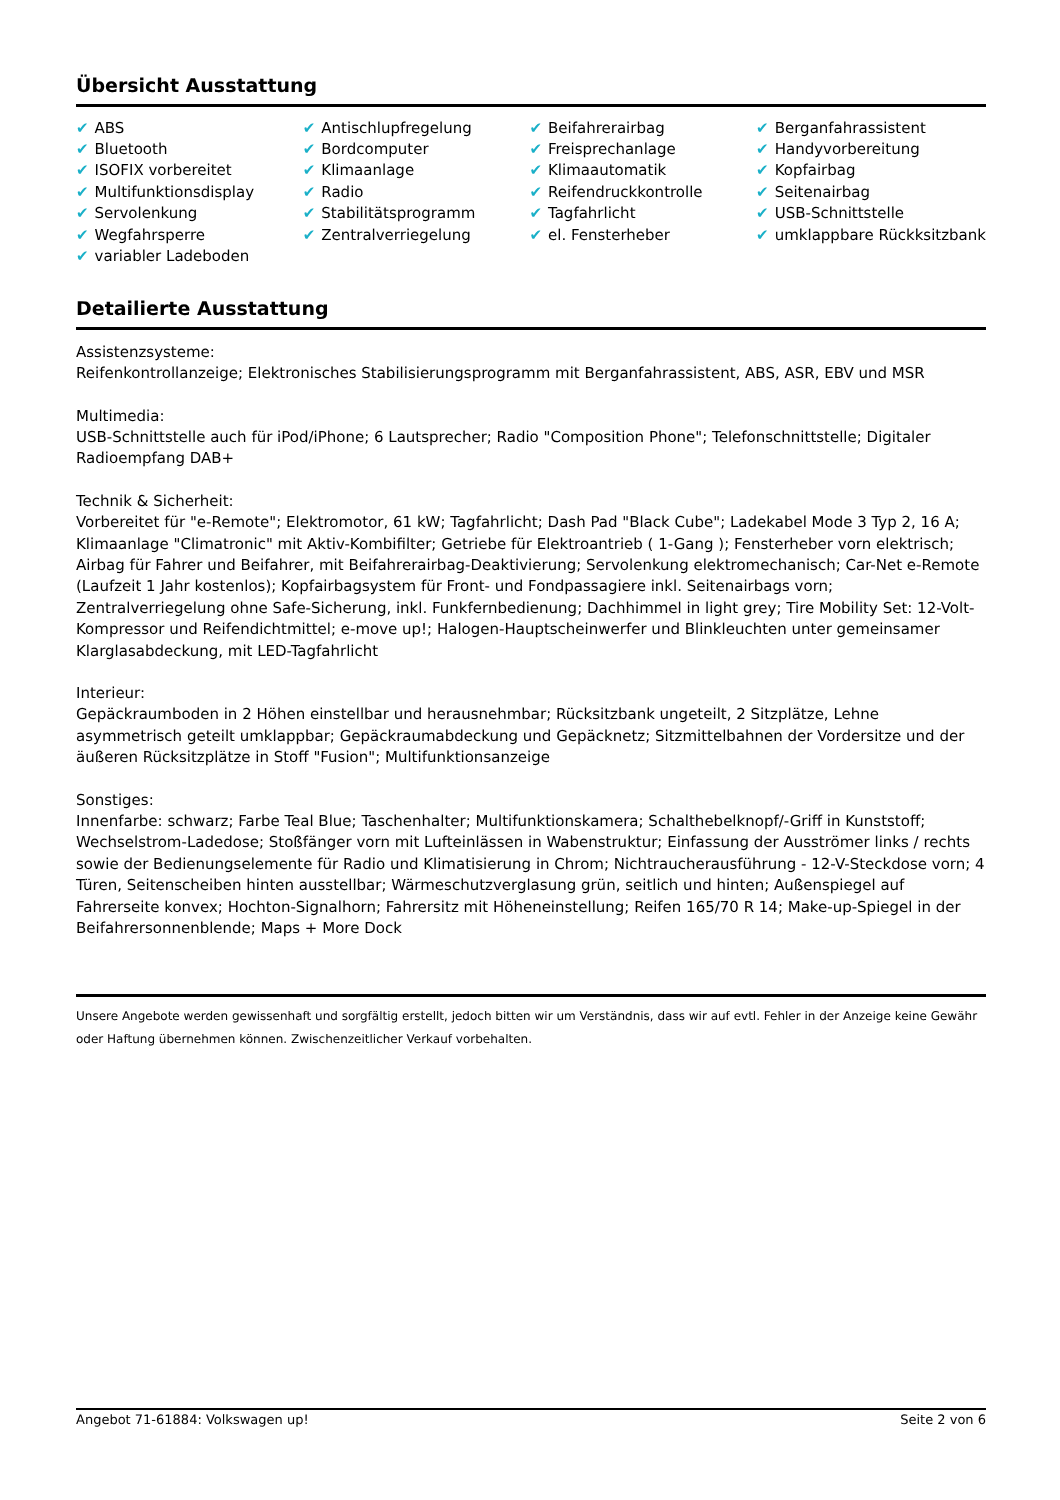Übersicht Ausstattung
| ✔ ABS | ✔ Antischlupfregelung | ✔ Beifahrerairbag | ✔ Berganfahrassistent |
| ✔ Bluetooth | ✔ Bordcomputer | ✔ Freisprechanlage | ✔ Handyvorbereitung |
| ✔ ISOFIX vorbereitet | ✔ Klimaanlage | ✔ Klimaautomatik | ✔ Kopfairbag |
| ✔ Multifunktionsdisplay | ✔ Radio | ✔ Reifendruckkontrolle | ✔ Seitenairbag |
| ✔ Servolenkung | ✔ Stabilitätsprogramm | ✔ Tagfahrlicht | ✔ USB-Schnittstelle |
| ✔ Wegfahrsperre | ✔ Zentralverriegelung | ✔ el. Fensterheber | ✔ umklappbare Rückksitzbank |
| ✔ variabler Ladeboden | | | |
Detailierte Ausstattung
Assistenzsysteme:
Reifenkontrollanzeige; Elektronisches Stabilisierungsprogramm mit Berganfahrassistent, ABS, ASR, EBV und MSR
Multimedia:
USB-Schnittstelle auch für iPod/iPhone; 6 Lautsprecher; Radio "Composition Phone"; Telefonschnittstelle; Digitaler Radioempfang DAB+
Technik & Sicherheit:
Vorbereitet für "e-Remote"; Elektromotor, 61 kW; Tagfahrlicht; Dash Pad "Black Cube"; Ladekabel Mode 3 Typ 2, 16 A; Klimaanlage "Climatronic" mit Aktiv-Kombifilter; Getriebe für Elektroantrieb ( 1-Gang ); Fensterheber vorn elektrisch; Airbag für Fahrer und Beifahrer, mit Beifahrerairbag-Deaktivierung; Servolenkung elektromechanisch; Car-Net e-Remote (Laufzeit 1 Jahr kostenlos); Kopfairbagsystem für Front- und Fondpassagiere inkl. Seitenairbags vorn; Zentralverriegelung ohne Safe-Sicherung, inkl. Funkfernbedienung; Dachhimmel in light grey; Tire Mobility Set: 12-Volt-Kompressor und Reifendichtmittel; e-move up!; Halogen-Hauptscheinwerfer und Blinkleuchten unter gemeinsamer Klarglasabdeckung, mit LED-Tagfahrlicht
Interieur:
Gepäckraumboden in 2 Höhen einstellbar und herausnehmbar; Rücksitzbank ungeteilt, 2 Sitzplätze, Lehne asymmetrisch geteilt umklappbar; Gepäckraumabdeckung und Gepäcknetz; Sitzmittelbahnen der Vordersitze und der äußeren Rücksitzplätze in Stoff "Fusion"; Multifunktionsanzeige
Sonstiges:
Innenfarbe: schwarz; Farbe Teal Blue; Taschenhalter; Multifunktionskamera; Schalthebelknopf/-Griff in Kunststoff; Wechselstrom-Ladedose; Stoßfänger vorn mit Lufteinlässen in Wabenstruktur; Einfassung der Ausströmer links / rechts sowie der Bedienungselemente für Radio und Klimatisierung in Chrom; Nichtraucherausführung - 12-V-Steckdose vorn; 4 Türen, Seitenscheiben hinten ausstellbar; Wärmeschutzverglasung grün, seitlich und hinten; Außenspiegel auf Fahrerseite konvex; Hochton-Signalhorn; Fahrersitz mit Höheneinstellung; Reifen 165/70 R 14; Make-up-Spiegel in der Beifahrersonnenblende; Maps + More Dock
Unsere Angebote werden gewissenhaft und sorgfältig erstellt, jedoch bitten wir um Verständnis, dass wir auf evtl. Fehler in der Anzeige keine Gewähr oder Haftung übernehmen können. Zwischenzeitlicher Verkauf vorbehalten.
Angebot 71-61884: Volkswagen up! Seite 2 von 6